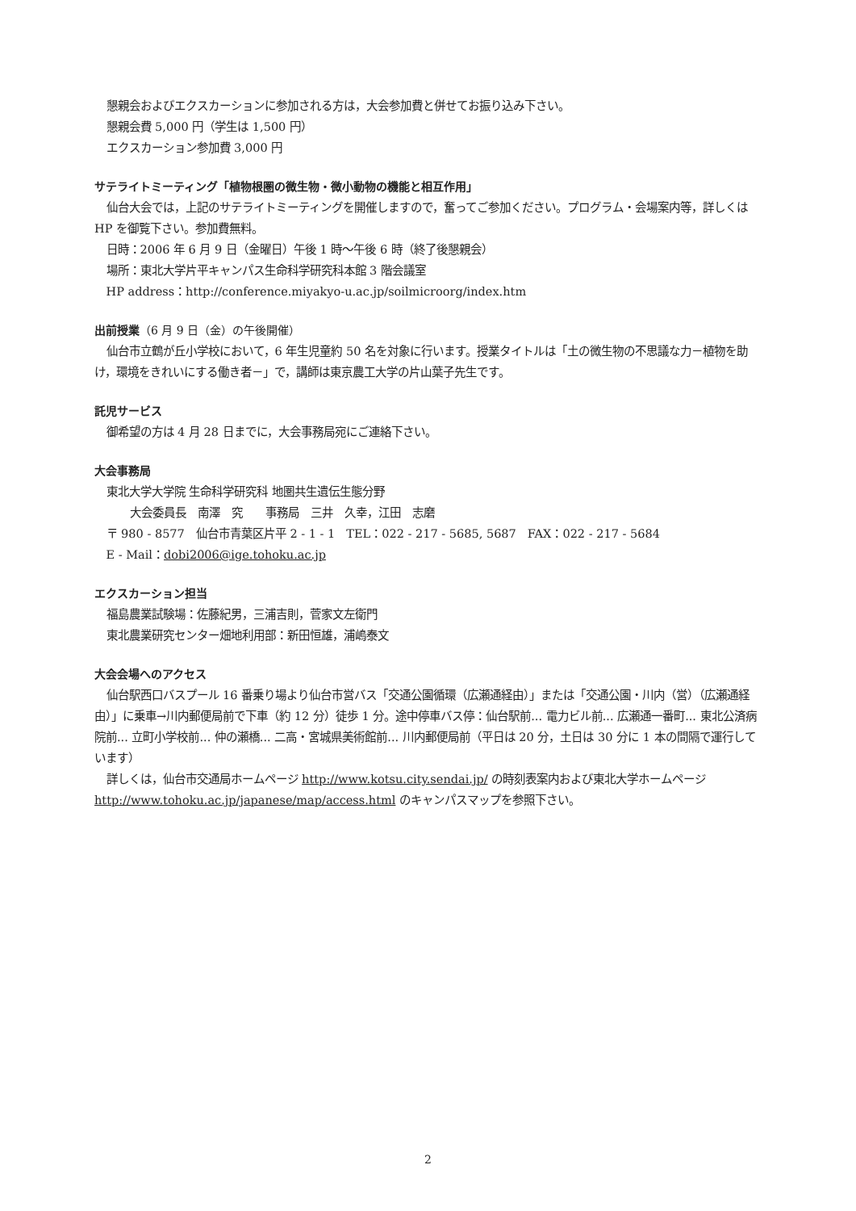懇親会およびエクスカーションに参加される方は，大会参加費と併せてお振り込み下さい。
懇親会費 5,000 円（学生は 1,500 円）
エクスカーション参加費 3,000 円
サテライトミーティング「植物根圏の微生物・微小動物の機能と相互作用」
仙台大会では，上記のサテライトミーティングを開催しますので，奮ってご参加ください。プログラム・会場案内等，詳しくは HP を御覧下さい。参加費無料。
日時：2006 年 6 月 9 日（金曜日）午後 1 時～午後 6 時（終了後懇親会）
場所：東北大学片平キャンパス生命科学研究科本館 3 階会議室
HP address：http://conference.miyakyo-u.ac.jp/soilmicroorg/index.htm
出前授業（6 月 9 日（金）の午後開催）
仙台市立鶴が丘小学校において，6 年生児童約 50 名を対象に行います。授業タイトルは「土の微生物の不思議な力－植物を助け，環境をきれいにする働き者－」で，講師は東京農工大学の片山葉子先生です。
託児サービス
御希望の方は 4 月 28 日までに，大会事務局宛にご連絡下さい。
大会事務局
東北大学大学院 生命科学研究科 地圏共生遺伝生態分野
大会委員長　南澤　究　　事務局　三井　久幸，江田　志磨
〒 980 - 8577　仙台市青葉区片平 2 - 1 - 1　TEL：022 - 217 - 5685, 5687　FAX：022 - 217 - 5684
E - Mail：dobi2006@ige.tohoku.ac.jp
エクスカーション担当
福島農業試験場：佐藤紀男，三浦吉則，菅家文左衛門
東北農業研究センター畑地利用部：新田恒雄，浦嶋泰文
大会会場へのアクセス
仙台駅西口バスプール 16 番乗り場より仙台市営バス「交通公園循環（広瀬通経由）」または「交通公園・川内（営）（広瀬通経由）」に乗車→川内郵便局前で下車（約 12 分）徒歩 1 分。途中停車バス停：仙台駅前... 電力ビル前... 広瀬通一番町... 東北公済病院前... 立町小学校前... 仲の瀬橋... 二高・宮城県美術館前... 川内郵便局前（平日は 20 分，土日は 30 分に 1 本の間隔で運行しています）
詳しくは，仙台市交通局ホームページ http://www.kotsu.city.sendai.jp/ の時刻表案内および東北大学ホームページ http://www.tohoku.ac.jp/japanese/map/access.html のキャンパスマップを参照下さい。
2